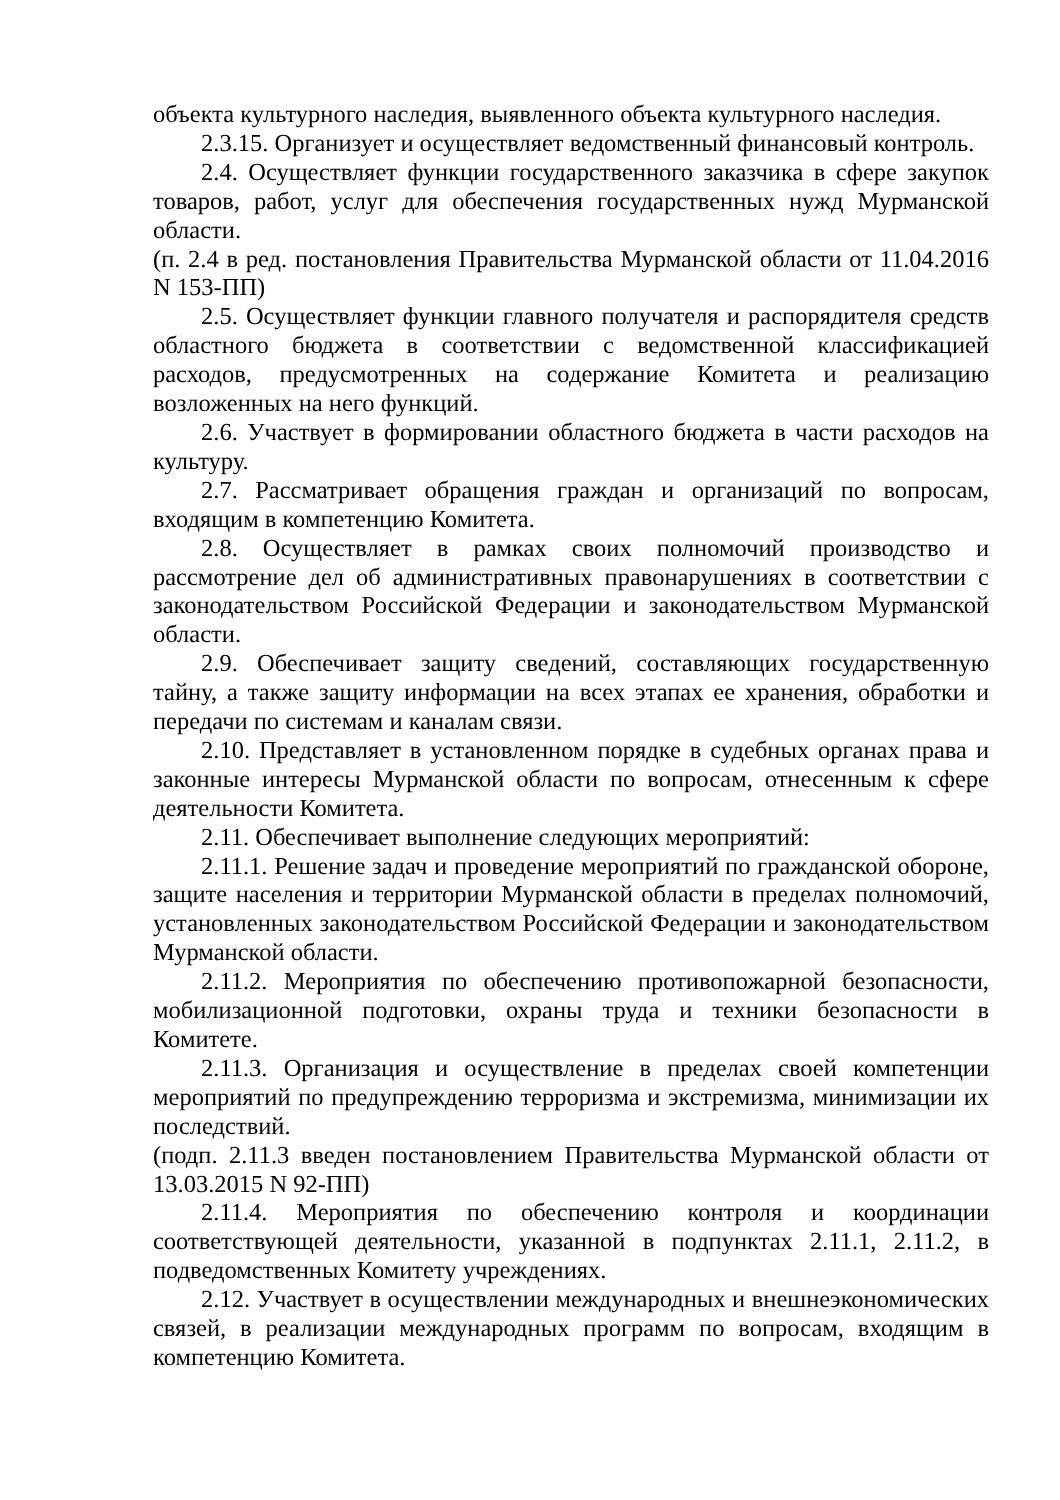объекта культурного наследия, выявленного объекта культурного наследия.
2.3.15. Организует и осуществляет ведомственный финансовый контроль.
2.4. Осуществляет функции государственного заказчика в сфере закупок товаров, работ, услуг для обеспечения государственных нужд Мурманской области.
(п. 2.4 в ред. постановления Правительства Мурманской области от 11.04.2016 N 153-ПП)
2.5. Осуществляет функции главного получателя и распорядителя средств областного бюджета в соответствии с ведомственной классификацией расходов, предусмотренных на содержание Комитета и реализацию возложенных на него функций.
2.6. Участвует в формировании областного бюджета в части расходов на культуру.
2.7. Рассматривает обращения граждан и организаций по вопросам, входящим в компетенцию Комитета.
2.8. Осуществляет в рамках своих полномочий производство и рассмотрение дел об административных правонарушениях в соответствии с законодательством Российской Федерации и законодательством Мурманской области.
2.9. Обеспечивает защиту сведений, составляющих государственную тайну, а также защиту информации на всех этапах ее хранения, обработки и передачи по системам и каналам связи.
2.10. Представляет в установленном порядке в судебных органах права и законные интересы Мурманской области по вопросам, отнесенным к сфере деятельности Комитета.
2.11. Обеспечивает выполнение следующих мероприятий:
2.11.1. Решение задач и проведение мероприятий по гражданской обороне, защите населения и территории Мурманской области в пределах полномочий, установленных законодательством Российской Федерации и законодательством Мурманской области.
2.11.2. Мероприятия по обеспечению противопожарной безопасности, мобилизационной подготовки, охраны труда и техники безопасности в Комитете.
2.11.3. Организация и осуществление в пределах своей компетенции мероприятий по предупреждению терроризма и экстремизма, минимизации их последствий.
(подп. 2.11.3 введен постановлением Правительства Мурманской области от 13.03.2015 N 92-ПП)
2.11.4. Мероприятия по обеспечению контроля и координации соответствующей деятельности, указанной в подпунктах 2.11.1, 2.11.2, в подведомственных Комитету учреждениях.
2.12. Участвует в осуществлении международных и внешнеэкономических связей, в реализации международных программ по вопросам, входящим в компетенцию Комитета.